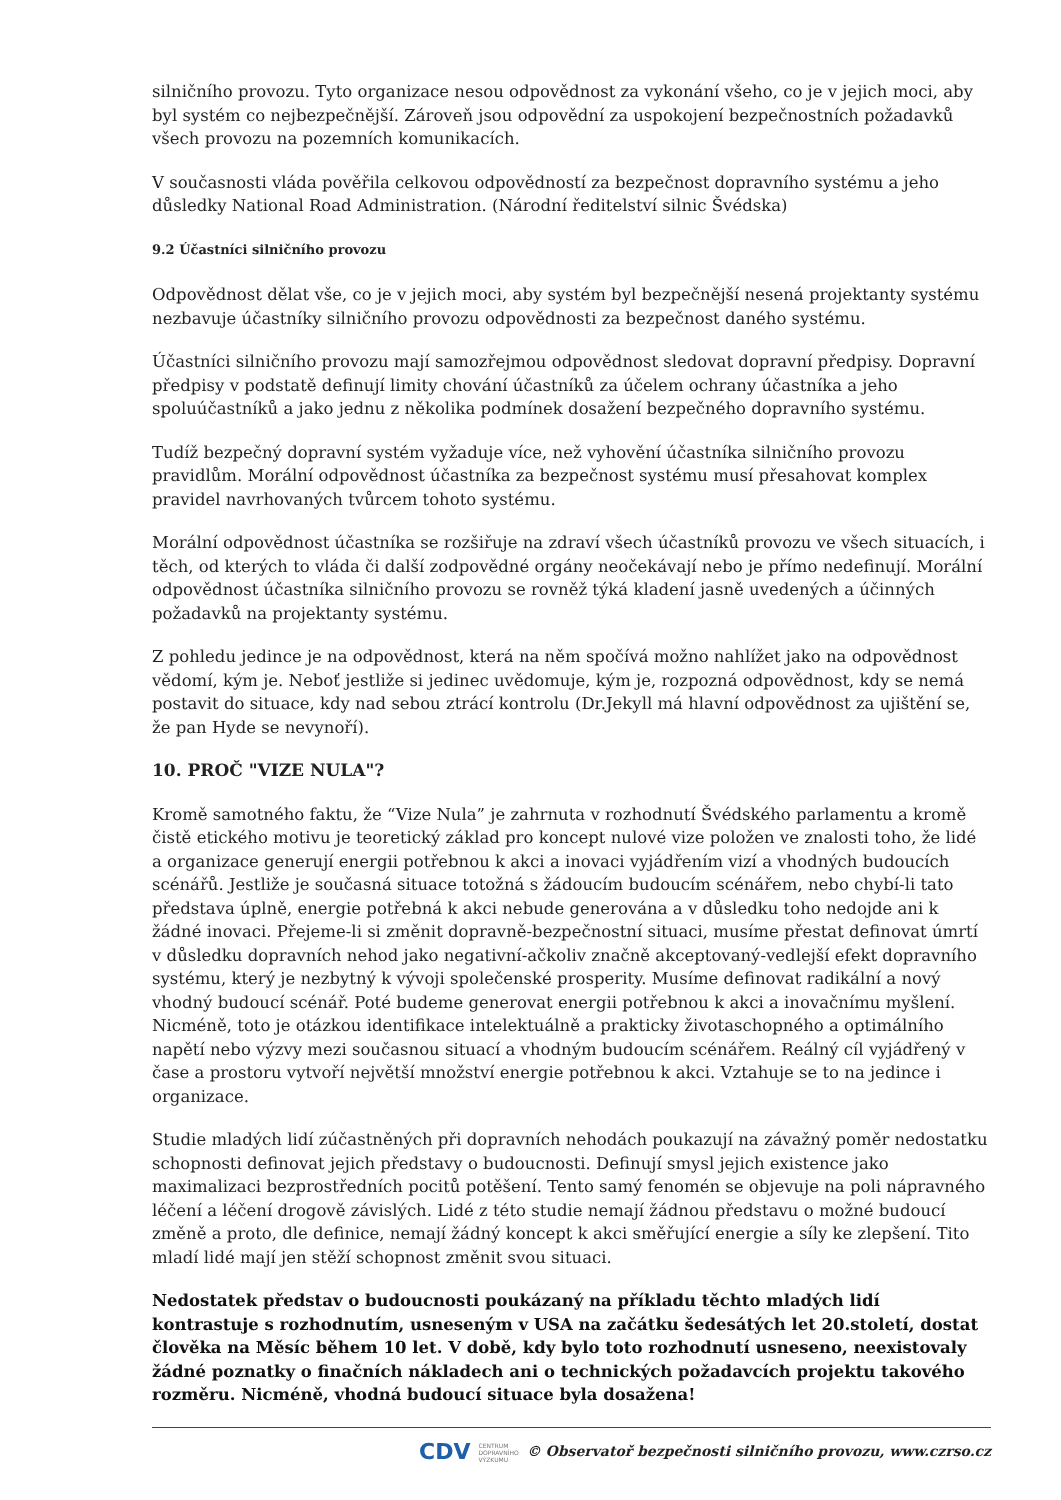silničního provozu. Tyto organizace nesou odpovědnost za vykonání všeho, co je v jejich moci, aby byl systém co nejbezpečnější. Zároveň jsou odpovědní za uspokojení bezpečnostních požadavků všech provozu na pozemních komunikacích.
V současnosti vláda pověřila celkovou odpovědností za bezpečnost dopravního systému a jeho důsledky National Road Administration. (Národní ředitelství silnic Švédska)
9.2 Účastníci silničního provozu
Odpovědnost dělat vše, co je v jejich moci, aby systém byl bezpečnější nesená projektanty systému nezbavuje účastníky silničního provozu odpovědnosti za bezpečnost daného systému.
Účastníci silničního provozu mají samozřejmou odpovědnost sledovat dopravní předpisy. Dopravní předpisy v podstatě definují limity chování účastníků za účelem ochrany účastníka a jeho spoluúčastníků a jako jednu z několika podmínek dosažení bezpečného dopravního systému.
Tudíž bezpečný dopravní systém vyžaduje více, než vyhovění účastníka silničního provozu pravidlům. Morální odpovědnost účastníka za bezpečnost systému musí přesahovat komplex pravidel navrhovaných tvůrcem tohoto systému.
Morální odpovědnost účastníka se rozšiřuje na zdraví všech účastníků provozu ve všech situacích, i těch, od kterých to vláda či další zodpovědné orgány neočekávají nebo je přímo nedefinují. Morální odpovědnost účastníka silničního provozu se rovněž týká kladení jasně uvedených a účinných požadavků na projektanty systému.
Z pohledu jedince je na odpovědnost, která na něm spočívá možno nahlížet jako na odpovědnost vědomí, kým je. Neboť jestliže si jedinec uvědomuje, kým je, rozpozná odpovědnost, kdy se nemá postavit do situace, kdy nad sebou ztrácí kontrolu (Dr.Jekyll má hlavní odpovědnost za ujištění se, že pan Hyde se nevynoří).
10. PROČ "VIZE NULA"?
Kromě samotného faktu, že “Vize Nula” je zahrnuta v rozhodnutí Švédského parlamentu a kromě čistě etického motivu je teoretický základ pro koncept nulové vize položen ve znalosti toho, že lidé a organizace generují energii potřebnou k akci a inovaci vyjádřením vizí a vhodných budoucích scénářů. Jestliže je současná situace totožná s žádoucím budoucím scénářem, nebo chybí-li tato představa úplně, energie potřebná k akci nebude generována a v důsledku toho nedojde ani k žádné inovaci. Přejeme-li si změnit dopravně-bezpečnostní situaci, musíme přestat definovat úmrtí v důsledku dopravních nehod jako negativní-ačkoliv značně akceptovaný-vedlejší efekt dopravního systému, který je nezbytný k vývoji společenské prosperity. Musíme definovat radikální a nový vhodný budoucí scénář. Poté budeme generovat energii potřebnou k akci a inovačnímu myšlení. Nicméně, toto je otázkou identifikace intelektuálně a prakticky životaschopného a optimálního napětí nebo výzvy mezi současnou situací a vhodným budoucím scénářem. Reálný cíl vyjádřený v čase a prostoru vytvoří největší množství energie potřebnou k akci. Vztahuje se to na jedince i organizace.
Studie mladých lidí zúčastněných při dopravních nehodách poukazují na závažný poměr nedostatku schopnosti definovat jejich představy o budoucnosti. Definují smysl jejich existence jako maximalizaci bezprostředních pocitů potěšení. Tento samý fenomén se objevuje na poli nápravného léčení a léčení drogově závislých. Lidé z této studie nemají žádnou představu o možné budoucí změně a proto, dle definice, nemají žádný koncept k akci směřující energie a síly ke zlepšení. Tito mladí lidé mají jen stěží schopnost změnit svou situaci.
Nedostatek představ o budoucnosti poukázaný na příkladu těchto mladých lidí kontrastuje s rozhodnutím, usneseným v USA na začátku šedesátých let 20.století, dostat člověka na Měsíc během 10 let. V době, kdy bylo toto rozhodnutí usneseno, neexistovaly žádné poznatky o finačních nákladech ani o technických požadavcích projektu takového rozměru. Nicméně, vhodná budoucí situace byla dosažena!
CDV CENTRUM
DOPRAVNÍHO
VÝZKUMU © Observatoř bezpečnosti silničního provozu, www.czrso.cz